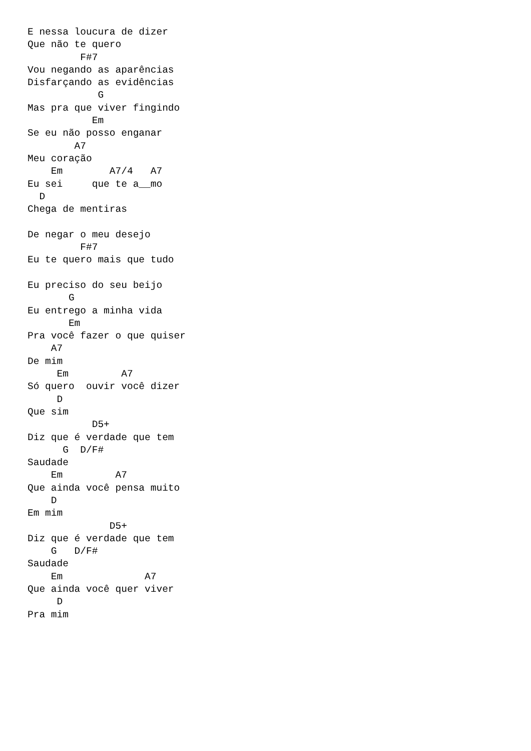E nessa loucura de dizer
Que não te quero
         F#7
Vou negando as aparências
Disfarçando as evidências
            G
Mas pra que viver fingindo
           Em
Se eu não posso enganar
        A7
Meu coração
    Em        A7/4   A7
Eu sei     que te a__mo
  D
Chega de mentiras

De negar o meu desejo
         F#7
Eu te quero mais que tudo

Eu preciso do seu beijo
       G
Eu entrego a minha vida
       Em
Pra você fazer o que quiser
    A7
De mim
     Em         A7
Só quero  ouvir você dizer
     D
Que sim
           D5+
Diz que é verdade que tem
      G  D/F#
Saudade
    Em         A7
Que ainda você pensa muito
    D
Em mim
              D5+
Diz que é verdade que tem
    G   D/F#
Saudade
    Em              A7
Que ainda você quer viver
     D
Pra mim